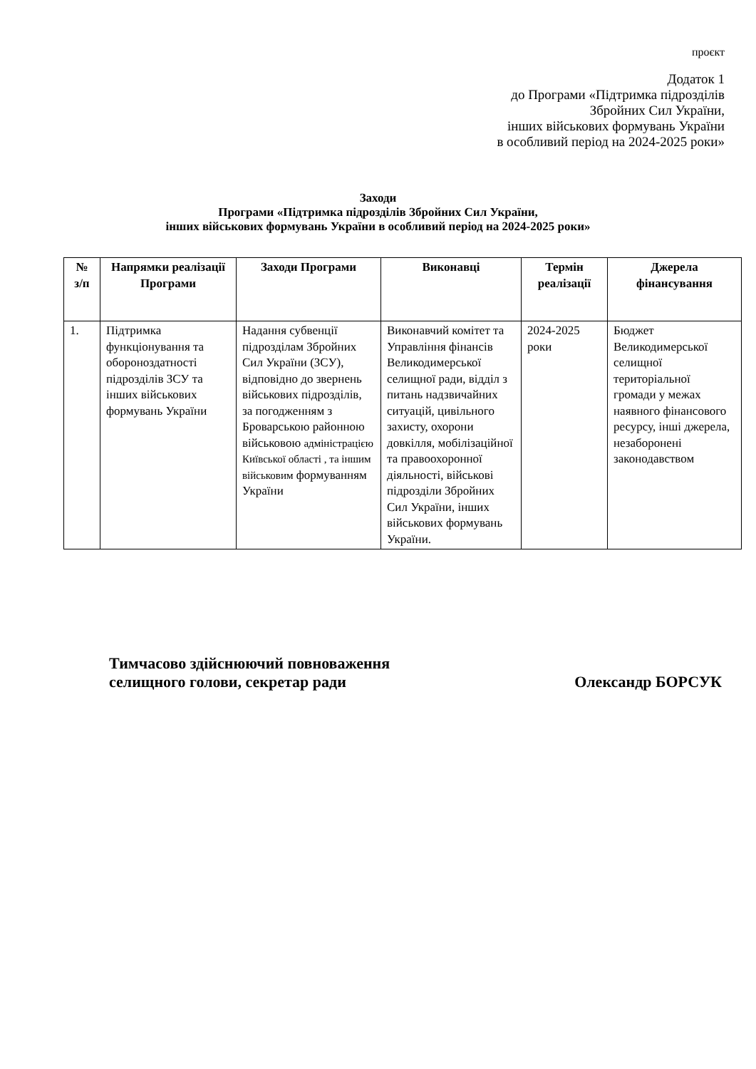проєкт
Додаток 1
до Програми «Підтримка підрозділів
Збройних Сил України,
інших військових формувань України
в особливий період на 2024-2025 роки»
Заходи
Програми «Підтримка підрозділів Збройних Сил України,
інших військових формувань України в особливий період на 2024-2025 роки»
| № з/п | Напрямки реалізації Програми | Заходи Програми | Виконавці | Термін реалізації | Джерела фінансування |
| --- | --- | --- | --- | --- | --- |
| 1. | Підтримка функціонування та обороноздатності підрозділів ЗСУ та інших військових формувань України | Надання субвенції підрозділам Збройних Сил України (ЗСУ), відповідно до звернень військових підрозділів, за погодженням з Броварською районною військовою адміністрацією Київської області , та іншим військовим формуванням України | Виконавчий комітет та Управління фінансів Великодимерської селищної ради, відділ з питань надзвичайних ситуацій, цивільного захисту, охорони довкілля, мобілізаційної та правоохоронної діяльності, військові підрозділи Збройних Сил України, інших військових формувань України. | 2024-2025 роки | Бюджет Великодимерської селищної територіальної громади у межах наявного фінансового ресурсу, інші джерела, незаборонені законодавством |
Тимчасово здійснюючий повноваження
селищного голови, секретар ради
Олександр БОРСУК